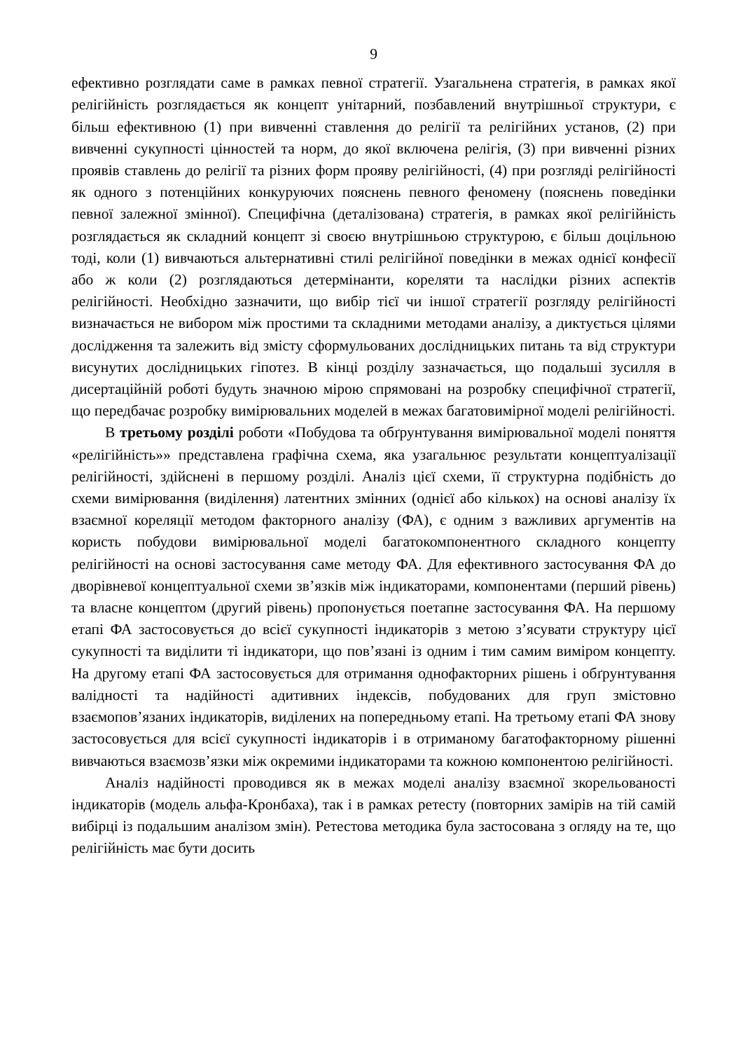9
ефективно розглядати саме в рамках певної стратегії. Узагальнена стратегія, в рамках якої релігійність розглядається як концепт унітарний, позбавлений внутрішньої структури, є більш ефективною (1) при вивченні ставлення до релігії та релігійних установ, (2) при вивченні сукупності цінностей та норм, до якої включена релігія, (3) при вивченні різних проявів ставлень до релігії та різних форм прояву релігійності, (4) при розгляді релігійності як одного з потенційних конкуруючих пояснень певного феномену (пояснень поведінки певної залежної змінної). Специфічна (деталізована) стратегія, в рамках якої релігійність розглядається як складний концепт зі своєю внутрішньою структурою, є більш доцільною тоді, коли (1) вивчаються альтернативні стилі релігійної поведінки в межах однієї конфесії або ж коли (2) розглядаються детермінанти, кореляти та наслідки різних аспектів релігійності. Необхідно зазначити, що вибір тієї чи іншої стратегії розгляду релігійності визначається не вибором між простими та складними методами аналізу, а диктується цілями дослідження та залежить від змісту сформульованих дослідницьких питань та від структури висунутих дослідницьких гіпотез. В кінці розділу зазначається, що подальші зусилля в дисертаційній роботі будуть значною мірою спрямовані на розробку специфічної стратегії, що передбачає розробку вимірювальних моделей в межах багатовимірної моделі релігійності.
В третьому розділі роботи «Побудова та обґрунтування вимірювальної моделі поняття «релігійність»» представлена графічна схема, яка узагальнює результати концептуалізації релігійності, здійснені в першому розділі. Аналіз цієї схеми, її структурна подібність до схеми вимірювання (виділення) латентних змінних (однієї або кількох) на основі аналізу їх взаємної кореляції методом факторного аналізу (ФА), є одним з важливих аргументів на користь побудови вимірювальної моделі багатокомпонентного складного концепту релігійності на основі застосування саме методу ФА. Для ефективного застосування ФА до дворівневої концептуальної схеми зв’язків між індикаторами, компонентами (перший рівень) та власне концептом (другий рівень) пропонується поетапне застосування ФА. На першому етапі ФА застосовується до всієї сукупності індикаторів з метою з’ясувати структуру цієї сукупності та виділити ті індикатори, що пов’язані із одним і тим самим виміром концепту. На другому етапі ФА застосовується для отримання однофакторних рішень і обґрунтування валідності та надійності адитивних індексів, побудованих для груп змістовно взаємопов’язаних індикаторів, виділених на попередньому етапі. На третьому етапі ФА знову застосовується для всієї сукупності індикаторів і в отриманому багатофакторному рішенні вивчаються взаємозв’язки між окремими індикаторами та кожною компонентою релігійності.
Аналіз надійності проводився як в межах моделі аналізу взаємної зкорельованості індикаторів (модель альфа-Кронбаха), так і в рамках ретесту (повторних замірів на тій самій вибірці із подальшим аналізом змін). Ретестова методика була застосована з огляду на те, що релігійність має бути досить